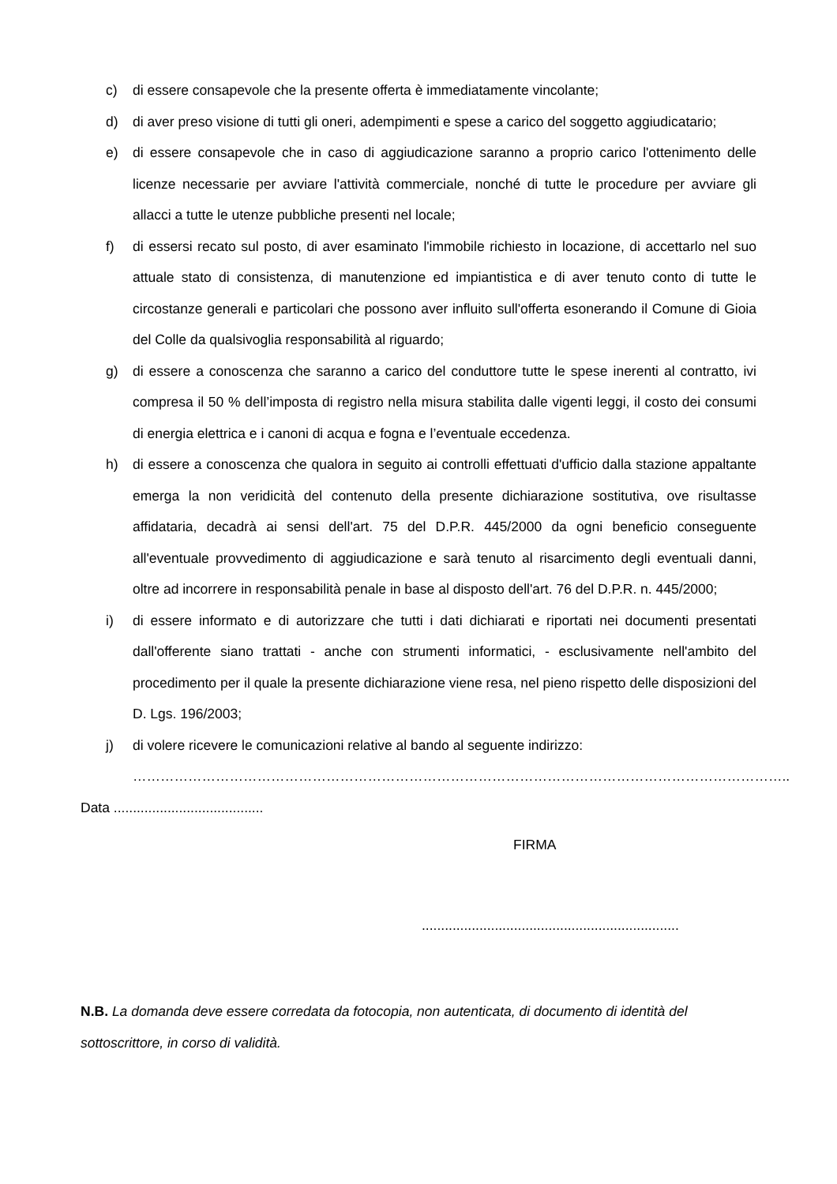c) di essere consapevole che la presente offerta è immediatamente vincolante;
d) di aver preso visione di tutti gli oneri, adempimenti e spese a carico del soggetto aggiudicatario;
e) di essere consapevole che in caso di aggiudicazione saranno a proprio carico l'ottenimento delle licenze necessarie per avviare l'attività commerciale, nonché di tutte le procedure per avviare gli allacci a tutte le utenze pubbliche presenti nel locale;
f) di essersi recato sul posto, di aver esaminato l'immobile richiesto in locazione, di accettarlo nel suo attuale stato di consistenza, di manutenzione ed impiantistica e di aver tenuto conto di tutte le circostanze generali e particolari che possono aver influito sull'offerta esonerando il Comune di Gioia del Colle da qualsivoglia responsabilità al riguardo;
g) di essere a conoscenza che saranno a carico del conduttore tutte le spese inerenti al contratto, ivi compresa il 50 % dell’imposta di registro nella misura stabilita dalle vigenti leggi, il costo dei consumi di energia elettrica e i canoni di acqua e fogna e l’eventuale eccedenza.
h) di essere a conoscenza che qualora in seguito ai controlli effettuati d'ufficio dalla stazione appaltante emerga la non veridicità del contenuto della presente dichiarazione sostitutiva, ove risultasse affidataria, decadrà ai sensi dell'art. 75 del D.P.R. 445/2000 da ogni beneficio conseguente all'eventuale provvedimento di aggiudicazione e sarà tenuto al risarcimento degli eventuali danni, oltre ad incorrere in responsabilità penale in base al disposto dell'art. 76 del D.P.R. n. 445/2000;
i) di essere informato e di autorizzare che tutti i dati dichiarati e riportati nei documenti presentati dall'offerente siano trattati - anche con strumenti informatici, - esclusivamente nell'ambito del procedimento per il quale la presente dichiarazione viene resa, nel pieno rispetto delle disposizioni del D. Lgs. 196/2003;
j) di volere ricevere le comunicazioni relative al bando al seguente indirizzo:
……………………………………………………………………………………………………………………………..
Data .......................................
FIRMA
...................................................................
N.B. La domanda deve essere corredata da fotocopia, non autenticata, di documento di identità del sottoscrittore, in corso di validità.